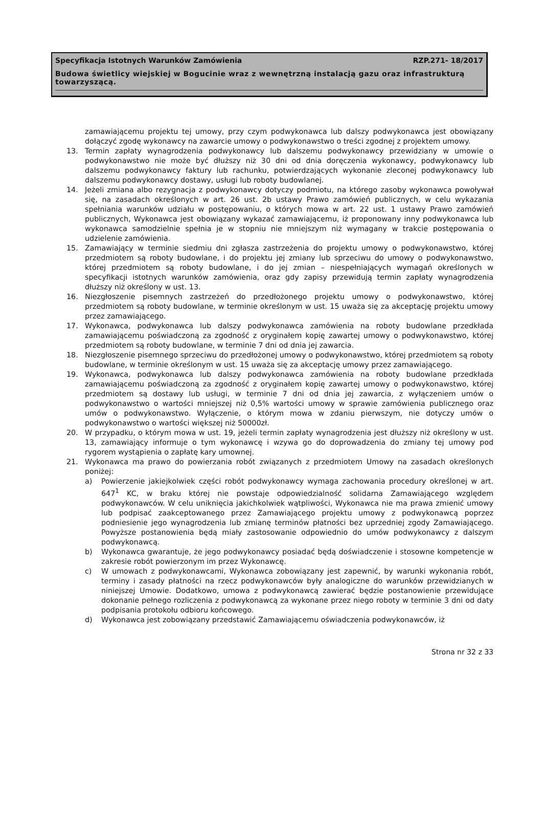Specyfikacja Istotnych Warunków Zamówienia RZP.271- 18/2017
Budowa świetlicy wiejskiej w Bogucinie wraz z wewnętrzną instalacją gazu oraz infrastrukturą towarzyszącą.
zamawiającemu projektu tej umowy, przy czym podwykonawca lub dalszy podwykonawca jest obowiązany dołączyć zgodę wykonawcy na zawarcie umowy o podwykonawstwo o treści zgodnej z projektem umowy.
13. Termin zapłaty wynagrodzenia podwykonawcy lub dalszemu podwykonawcy przewidziany w umowie o podwykonawstwo nie może być dłuższy niż 30 dni od dnia doręczenia wykonawcy, podwykonawcy lub dalszemu podwykonawcy faktury lub rachunku, potwierdzających wykonanie zleconej podwykonawcy lub dalszemu podwykonawcy dostawy, usługi lub roboty budowlanej.
14. Jeżeli zmiana albo rezygnacja z podwykonawcy dotyczy podmiotu, na którego zasoby wykonawca powoływał się, na zasadach określonych w art. 26 ust. 2b ustawy Prawo zamówień publicznych, w celu wykazania spełniania warunków udziału w postępowaniu, o których mowa w art. 22 ust. 1 ustawy Prawo zamówień publicznych, Wykonawca jest obowiązany wykazać zamawiającemu, iż proponowany inny podwykonawca lub wykonawca samodzielnie spełnia je w stopniu nie mniejszym niż wymagany w trakcie postępowania o udzielenie zamówienia.
15. Zamawiający w terminie siedmiu dni zgłasza zastrzeżenia do projektu umowy o podwykonawstwo, której przedmiotem są roboty budowlane, i do projektu jej zmiany lub sprzeciwu do umowy o podwykonawstwo, której przedmiotem są roboty budowlane, i do jej zmian – niespełniających wymagań określonych w specyfikacji istotnych warunków zamówienia, oraz gdy zapisy przewidują termin zapłaty wynagrodzenia dłuższy niż określony w ust. 13.
16. Niezgłoszenie pisemnych zastrzeżeń do przedłożonego projektu umowy o podwykonawstwo, której przedmiotem są roboty budowlane, w terminie określonym w ust. 15 uważa się za akceptację projektu umowy przez zamawiającego.
17. Wykonawca, podwykonawca lub dalszy podwykonawca zamówienia na roboty budowlane przedkłada zamawiającemu poświadczoną za zgodność z oryginałem kopię zawartej umowy o podwykonawstwo, której przedmiotem są roboty budowlane, w terminie 7 dni od dnia jej zawarcia.
18. Niezgłoszenie pisemnego sprzeciwu do przedłożonej umowy o podwykonawstwo, której przedmiotem są roboty budowlane, w terminie określonym w ust. 15 uważa się za akceptację umowy przez zamawiającego.
19. Wykonawca, podwykonawca lub dalszy podwykonawca zamówienia na roboty budowlane przedkłada zamawiającemu poświadczoną za zgodność z oryginałem kopię zawartej umowy o podwykonawstwo, której przedmiotem są dostawy lub usługi, w terminie 7 dni od dnia jej zawarcia, z wyłączeniem umów o podwykonawstwo o wartości mniejszej niż 0,5% wartości umowy w sprawie zamówienia publicznego oraz umów o podwykonawstwo. Wyłączenie, o którym mowa w zdaniu pierwszym, nie dotyczy umów o podwykonawstwo o wartości większej niż 50000zł.
20. W przypadku, o którym mowa w ust. 19, jeżeli termin zapłaty wynagrodzenia jest dłuższy niż określony w ust. 13, zamawiający informuje o tym wykonawcę i wzywa go do doprowadzenia do zmiany tej umowy pod rygorem wystąpienia o zapłatę kary umownej.
21. Wykonawca ma prawo do powierzania robót związanych z przedmiotem Umowy na zasadach określonych poniżej:
a) Powierzenie jakiejkolwiek części robót podwykonawcy wymaga zachowania procedury określonej w art. 647<sup>1</sup> KC, w braku której nie powstaje odpowiedzialność solidarna Zamawiającego względem podwykonawców. W celu uniknięcia jakichkolwiek wątpliwości, Wykonawca nie ma prawa zmienić umowy lub podpisać zaakceptowanego przez Zamawiającego projektu umowy z podwykonawcą poprzez podniesienie jego wynagrodzenia lub zmianę terminów płatności bez uprzedniej zgody Zamawiającego. Powyższe postanowienia będą miały zastosowanie odpowiednio do umów podwykonawcy z dalszym podwykonawcą.
b) Wykonawca gwarantuje, że jego podwykonawcy posiadać będą doświadczenie i stosowne kompetencje w zakresie robót powierzonym im przez Wykonawcę.
c) W umowach z podwykonawcami, Wykonawca zobowiązany jest zapewnić, by warunki wykonania robót, terminy i zasady płatności na rzecz podwykonawców były analogiczne do warunków przewidzianych w niniejszej Umowie. Dodatkowo, umowa z podwykonawcą zawierać będzie postanowienie przewidujące dokonanie pełnego rozliczenia z podwykonawcą za wykonane przez niego roboty w terminie 3 dni od daty podpisania protokołu odbioru końcowego.
d) Wykonawca jest zobowiązany przedstawić Zamawiającemu oświadczenia podwykonawców, iż
Strona nr 32 z 33